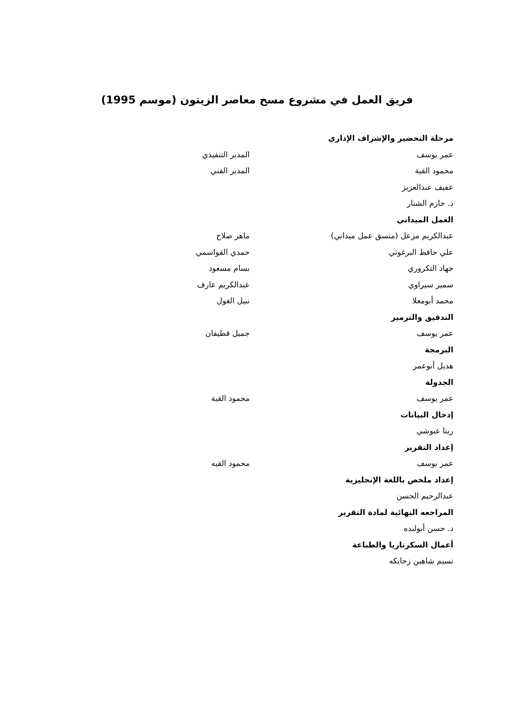فريق العمل في مشروع مسح معاصر الزيتون (موسم 1995)
مرحلة التحضير والإشراف الإداري
عمر يوسف المدير التنفيذي
محمود القية المدير الفني
عفيف عبدالعزيز
د. حازم الشنار
العمل الميداني
عبدالكريم مزعل (منسق عمل ميداني) ماهر صلاح
علي حافظ البرغوثي حمدي القواسمي
جهاد التكروري بسام مسعود
سمير سيراوي عبدالكريم عارف
محمد أبومعلا نبيل الغول
التدقيق والترميز
عمر يوسف جميل قطيفان
البرمجة
هديل أبوعمر
الجدولة
عمر يوسف محمود القية
إدخال البيانات
ريتا عبوشي
إعداد التقرير
عمر يوسف محمود القيه
إعداد ملخص باللغة الإنجليزية
عبدالرحيم الحسن
المراجعه النهائية لمادة التقرير
د. حسن أبولبده
أعمال السكرتاريا والطباعة
نسيم شاهين زحايكه